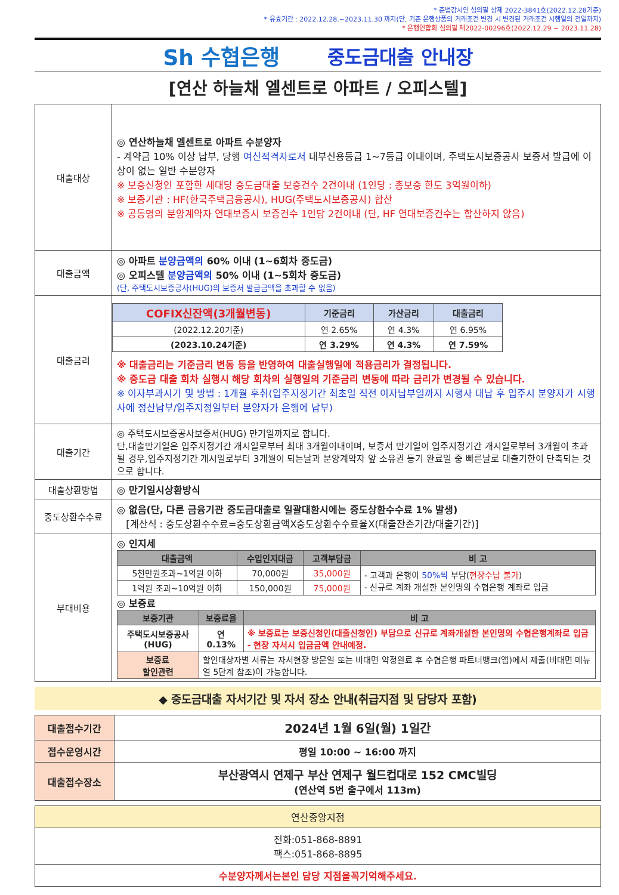* 준법감시인 심의필 상제 2022-3841호(2022.12.28기준)
* 유효기간 : 2022.12.28.~2023.11.30 까지(단, 기존 은행상품의 거래조건 변경 시 변경된 거래조건 시행일의 전일까지)
* 은행연합회 심의필 제2022-00296호(2022.12.29 ~ 2023.11.28)
Sh 수협은행 중도금대출 안내장
[연산 하늘채 엘센트로 아파트 / 오피스텔]
| 대출대상 | ◎ 연산하늘채 엘센트로 아파트 수분양자 - 계약금 10% 이상 납부, 당행 여신적격자로서 내부신용등급 1~7등급 이내이며, 주택도시보증공사 보증서 발급에 이상이 없는 일반 수분양자 ※ 보증신청인 포함한 세대당 중도금대출 보증건수 2건이내 (1인당 : 총보증 한도 3억원이하) ※ 보증기관 : HF(한국주택금융공사), HUG(주택도시보증공사) 합산 ※ 공동명의 분양계약자 연대보증시 보증건수 1인당 2건이내 (단, HF 연대보증건수는 합산하지 않음) |
| 대출금액 | ◎ 아파트 분양금액의 60% 이내 (1~6회차 중도금) ◎ 오피스텔 분양금액의 50% 이내 (1~5회차 중도금) (단, 주택도시보증공사(HUG)의 보증서 발급금액을 초과할 수 없음) |
| 대출금리 | / COFIX신잔액(3개월변동) / 기준금리 / 가산금리 / 대출금리 / / --- / --- / --- / --- / / (2022.12.20기준) / 연 2.65% / 연 4.3% / 연 6.95% / / (2023.10.24기준) / 연 3.29% / 연 4.3% / 연 7.59% / ※ 대출금리는 기준금리 변동 등을 반영하여 대출실행일에 적용금리가 결정됩니다. ※ 중도금 대출 회차 실행시 해당 회차의 실행일의 기준금리 변동에 따라 금리가 변경될 수 있습니다. ※ 이자부과시기 및 방법 : 1개월 후취(입주지정기간 최초일 직전 이자납부일까지 시행사 대납 후 입주시 분양자가 시행사에 정산납부/입주지정일부터 분양자가 은행에 납부) |
| 대출기간 | ◎ 주택도시보증공사보증서(HUG) 만기일까지로 합니다. 단,대출만기일은 입주지정기간 개시일로부터 최대 3개월이내이며, 보증서 만기일이 입주지정기간 개시일로부터 3개월이 초과될 경우,입주지정기간 개시일로부터 3개월이 되는날과 분양계약자 앞 소유권 등기 완료일 중 빠른날로 대출기한이 단축되는 것으로 합니다. |
| 대출상환방법 | ◎ 만기일시상환방식 |
| 중도상환수수료 | ◎ 없음(단, 다른 금융기관 중도금대출로 일괄대환시에는 중도상환수수료 1% 발생) [계산식 : 중도상환수수료=중도상환금액X중도상환수수료율X(대출잔존기간/대출기간)] |
| 부대비용 | ◎ 인지세 / 대출금액 / 수입인지대금 / 고객부담금 / 비 고 / / --- / --- / --- / --- / / 5천만원초과~1억원 이하 / 70,000원 / 35,000원 / - 고객과 은행이 50%씩 부담( 현장수납 불가 ) - 신규로 계좌 개설한 본인명의 수협은행 계좌로 입금 / / 1억원 초과~10억원 이하 / 150,000원 / 75,000원 / / ◎ 보증료 / 보증기관 / 보증료율 / 비 고 / / --- / --- / --- / / 주택도시보증공사(HUG) / 연 0.13% / ※ 보증료는 보증신청인(대출신청인) 부담으로 신규로 계좌개설한 본인명의 수협은행계좌로 입금 - 현장 자서시 입금금액 안내예정. / / 보증료 할인관련 / 할인대상자별 서류는 자서현장 방문일 또는 비대면 약정완료 후 수협은행 파트너뱅크(앱)에서 제출(비대면 메뉴얼 5단계 참조)이 가능합니다. / / |
◆ 중도금대출 자서기간 및 자서 장소 안내(취급지점 및 담당자 포함)
| 대출접수기간 | 2024년 1월 6일(월) 1일간 |
| 접수운영시간 | 평일 10:00 ~ 16:00 까지 |
| 대출접수장소 | 부산광역시 연제구 부산 연제구 월드컵대로 152 CMC빌딩 (연산역 5번 출구에서 113m) |
| 연산중앙지점 |
| 전화:051-868-8891 팩스:051-868-8895 |
| 수분양자께서는본인 담당 지점을꼭기억해주세요. |